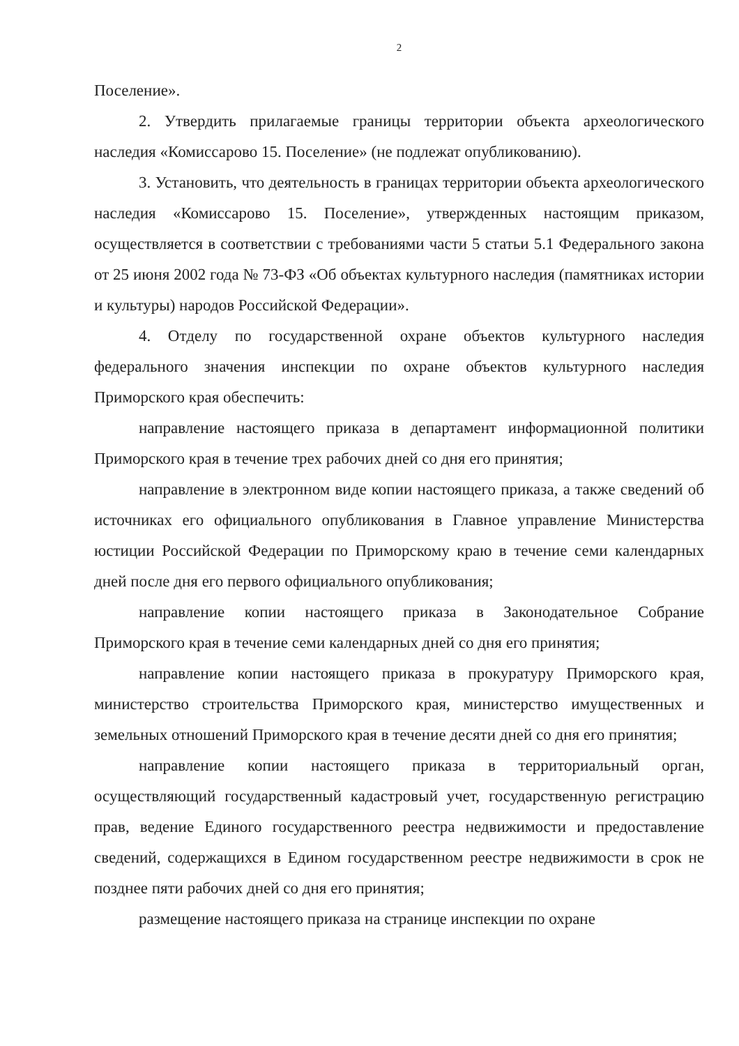2
Поселение».
2. Утвердить прилагаемые границы территории объекта археологического наследия «Комиссарово 15. Поселение» (не подлежат опубликованию).
3. Установить, что деятельность в границах территории объекта археологического наследия «Комиссарово 15. Поселение», утвержденных настоящим приказом, осуществляется в соответствии с требованиями части 5 статьи 5.1 Федерального закона от 25 июня 2002 года № 73-ФЗ «Об объектах культурного наследия (памятниках истории и культуры) народов Российской Федерации».
4. Отделу по государственной охране объектов культурного наследия федерального значения инспекции по охране объектов культурного наследия Приморского края обеспечить:
направление настоящего приказа в департамент информационной политики Приморского края в течение трех рабочих дней со дня его принятия;
направление в электронном виде копии настоящего приказа, а также сведений об источниках его официального опубликования в Главное управление Министерства юстиции Российской Федерации по Приморскому краю в течение семи календарных дней после дня его первого официального опубликования;
направление копии настоящего приказа в Законодательное Собрание Приморского края в течение семи календарных дней со дня его принятия;
направление копии настоящего приказа в прокуратуру Приморского края, министерство строительства Приморского края, министерство имущественных и земельных отношений Приморского края в течение десяти дней со дня его принятия;
направление копии настоящего приказа в территориальный орган, осуществляющий государственный кадастровый учет, государственную регистрацию прав, ведение Единого государственного реестра недвижимости и предоставление сведений, содержащихся в Едином государственном реестре недвижимости в срок не позднее пяти рабочих дней со дня его принятия;
размещение настоящего приказа на странице инспекции по охране